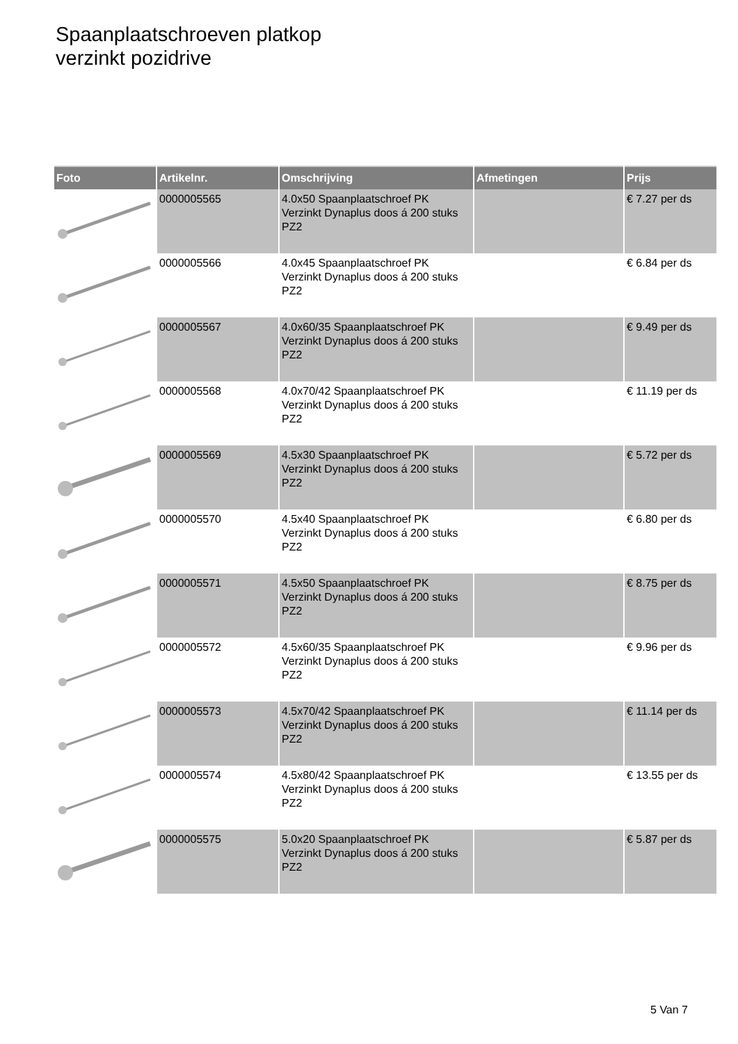Spaanplaatschroeven platkop
verzinkt pozidrive
| Foto | Artikelnr. | Omschrijving | Afmetingen | Prijs |
| --- | --- | --- | --- | --- |
| | 0000005565 | 4.0x50 Spaanplaatschroef PK Verzinkt Dynaplus doos á 200 stuks PZ2 | | € 7.27 per ds |
| | 0000005566 | 4.0x45 Spaanplaatschroef PK Verzinkt Dynaplus doos á 200 stuks PZ2 | | € 6.84 per ds |
| | 0000005567 | 4.0x60/35 Spaanplaatschroef PK Verzinkt Dynaplus doos á 200 stuks PZ2 | | € 9.49 per ds |
| | 0000005568 | 4.0x70/42 Spaanplaatschroef PK Verzinkt Dynaplus doos á 200 stuks PZ2 | | € 11.19 per ds |
| | 0000005569 | 4.5x30 Spaanplaatschroef PK Verzinkt Dynaplus doos á 200 stuks PZ2 | | € 5.72 per ds |
| | 0000005570 | 4.5x40 Spaanplaatschroef PK Verzinkt Dynaplus doos á 200 stuks PZ2 | | € 6.80 per ds |
| | 0000005571 | 4.5x50 Spaanplaatschroef PK Verzinkt Dynaplus doos á 200 stuks PZ2 | | € 8.75 per ds |
| | 0000005572 | 4.5x60/35 Spaanplaatschroef PK Verzinkt Dynaplus doos á 200 stuks PZ2 | | € 9.96 per ds |
| | 0000005573 | 4.5x70/42 Spaanplaatschroef PK Verzinkt Dynaplus doos á 200 stuks PZ2 | | € 11.14 per ds |
| | 0000005574 | 4.5x80/42 Spaanplaatschroef PK Verzinkt Dynaplus doos á 200 stuks PZ2 | | € 13.55 per ds |
| | 0000005575 | 5.0x20 Spaanplaatschroef PK Verzinkt Dynaplus doos á 200 stuks PZ2 | | € 5.87 per ds |
5 Van 7